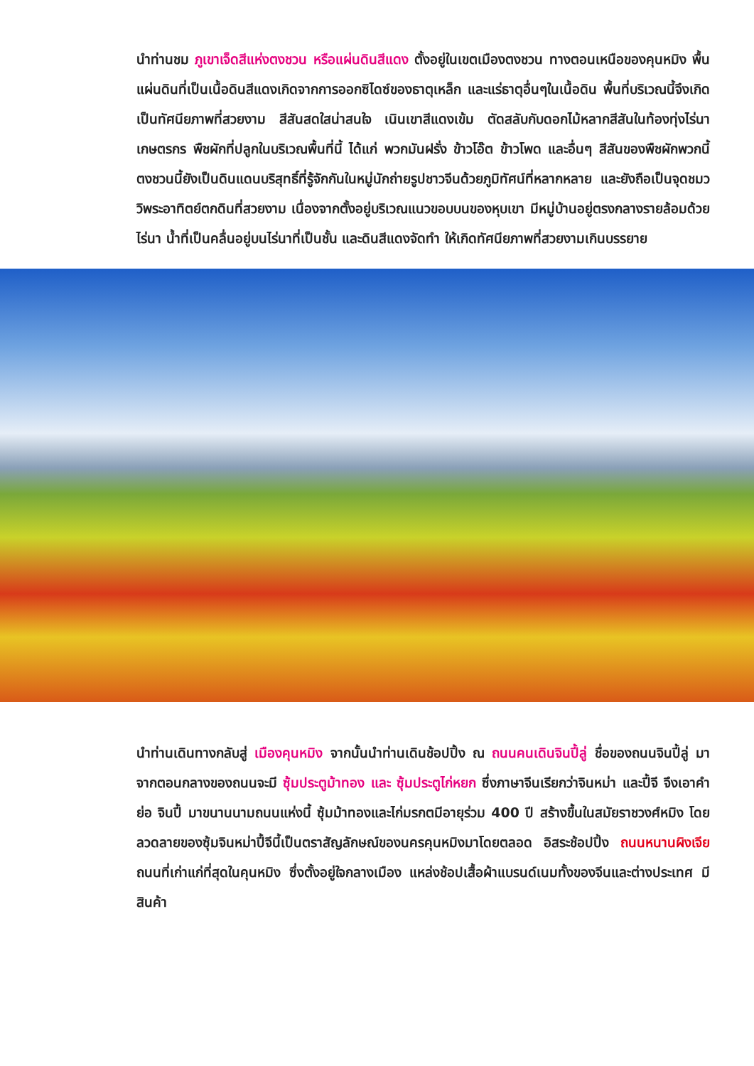นำท่านชม ภูเขาเจ็ดสีแห่งตงชวน หรือแผ่นดินสีแดง ตั้งอยู่ในเขตเมืองตงชวน ทางตอนเหนือของคุนหมิง พื้นแผ่นดินที่เป็นเนื้อดินสีแดงเกิดจากการออกซิไดซ์ของธาตุเหล็ก และแร่ธาตุอื่นๆในเนื้อดิน พื้นที่บริเวณนี้จึงเกิดเป็นทัศนียภาพที่สวยงาม สีสันสดใสน่าสนใจ เนินเขาสีแดงเข้ม ตัดสลับกับดอกไม้หลากสีสันในท้องทุ่งไร่นาเกษตรกร พืชผักที่ปลูกในบริเวณพื้นที่นี้ ได้แก่ พวกมันฝรั่ง ข้าวโอ๊ต ข้าวโพด และอื่นๆ สีสันของพืชผักพวกนี้ ตงชวนนี้ยังเป็นดินแดนบริสุทธิ์ที่รู้จักกันในหมู่นักถ่ายรูปชาวจีนด้วยภูมิทัศน์ที่หลากหลาย และยังถือเป็นจุดชมววิพระอาทิตย์ตกดินที่สวยงาม เนื่องจากตั้งอยู่บริเวณแนวขอบบนของหุบเขา มีหมู่บ้านอยู่ตรงกลางรายล้อมด้วยไร่นา น้ำที่เป็นคลื่นอยู่บนไร่นาที่เป็นชั้น และดินสีแดงจัดทำ ให้เกิดทัศนียภาพที่สวยงามเกินบรรยาย
นำท่านเดินทางกลับสู่ เมืองคุนหมิง จากนั้นนำท่านเดินช้อปปิ้ง ณ ถนนคนเดินจินปี้ลู่ ชื่อของถนนจินปี้ลู่ มาจากตอนกลางของถนนจะมี ซุ้มประตูม้าทอง และ ซุ้มประตูไก่หยก ซึ่งภาษาจีนเรียกว่าจินหม่า และปี้จี จึงเอาคำย่อ จินปี้ มาขนานนามถนนแห่งนี้ ซุ้มม้าทองและไก่มรกตมีอายุร่วม 400 ปี สร้างขึ้นในสมัยราชวงศ์หมิง โดยลวดลายของซุ้มจินหม่าปี้จีนี้เป็นตราสัญลักษณ์ของนครคุนหมิงมาโดยตลอด อิสระช้อปปิ้ง ถนนหนานผิงเจีย ถนนที่เก่าแก่ที่สุดในคุนหมิง ซึ่งตั้งอยู่ใจกลางเมือง แหล่งช้อปเสื้อผ้าแบรนด์เนมทั้งของจีนและต่างประเทศ มีสินค้า